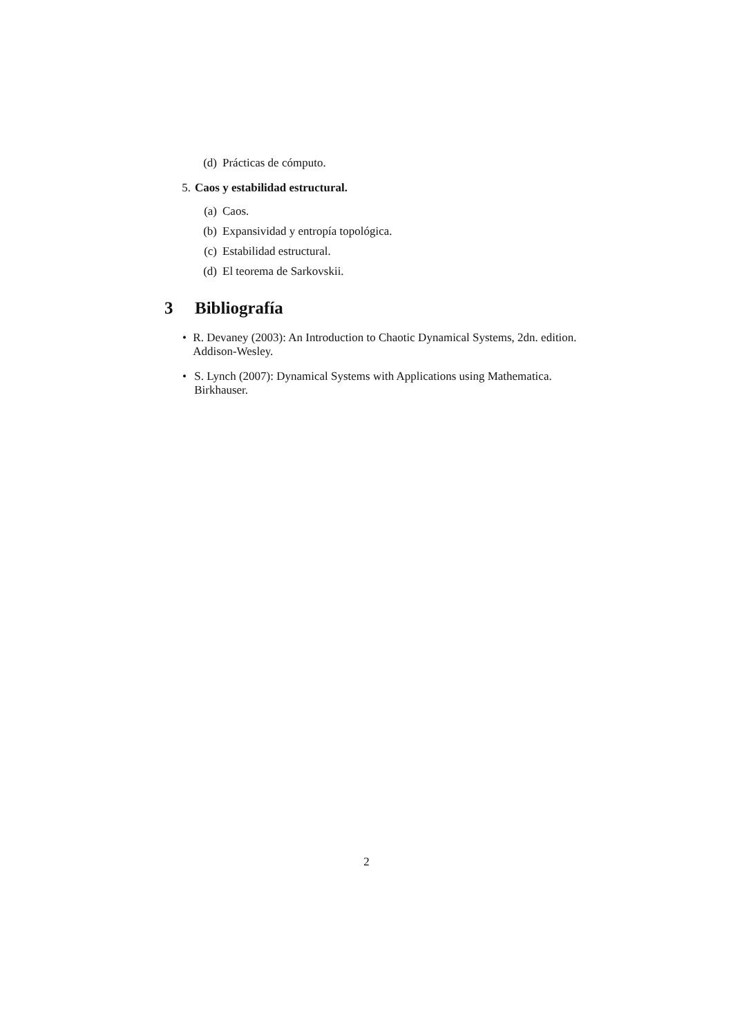(d) Prácticas de cómputo.
5. Caos y estabilidad estructural.
(a) Caos.
(b) Expansividad y entropía topológica.
(c) Estabilidad estructural.
(d) El teorema de Sarkovskii.
3 Bibliografía
• R. Devaney (2003): An Introduction to Chaotic Dynamical Systems, 2dn. edition. Addison-Wesley.
• S. Lynch (2007): Dynamical Systems with Applications using Mathematica. Birkhauser.
2